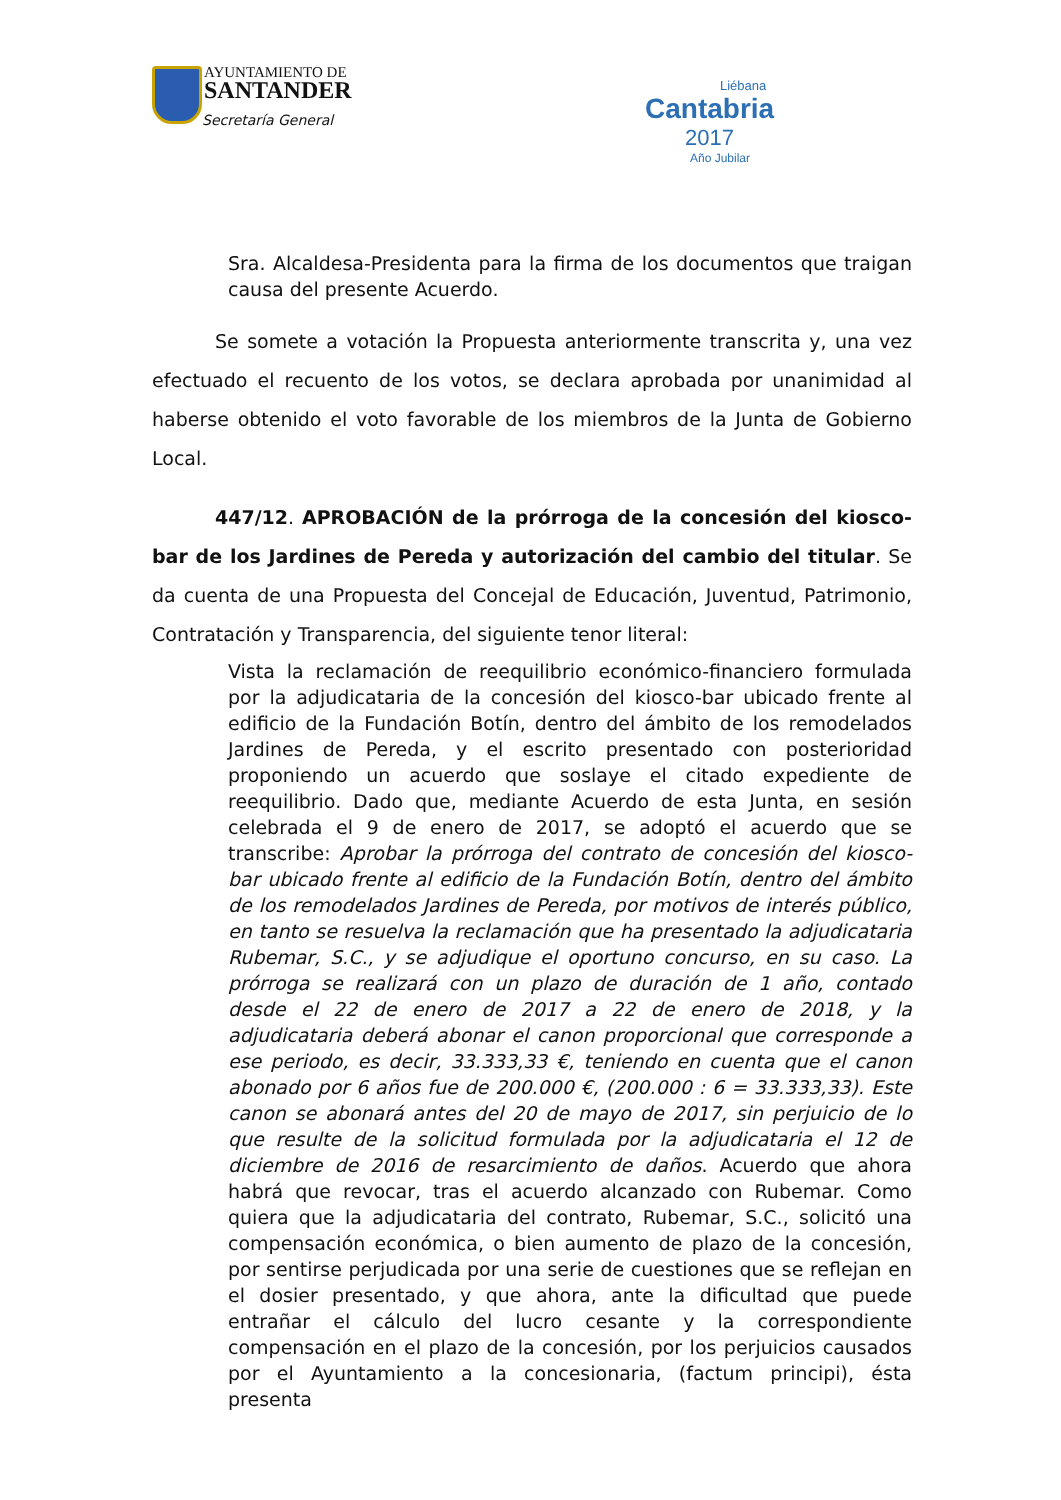AYUNTAMIENTO DE
SANTANDER
Secretaría General
Liébana
Cantabria
2017
Año Jubilar
Sra. Alcaldesa-Presidenta para la firma de los documentos que traigan causa del presente Acuerdo.
Se somete a votación la Propuesta anteriormente transcrita y, una vez efectuado el recuento de los votos, se declara aprobada por unanimidad al haberse obtenido el voto favorable de los miembros de la Junta de Gobierno Local.
447/12. APROBACIÓN de la prórroga de la concesión del kiosco-bar de los Jardines de Pereda y autorización del cambio del titular. Se da cuenta de una Propuesta del Concejal de Educación, Juventud, Patrimonio, Contratación y Transparencia, del siguiente tenor literal:
Vista la reclamación de reequilibrio económico-financiero formulada por la adjudicataria de la concesión del kiosco-bar ubicado frente al edificio de la Fundación Botín, dentro del ámbito de los remodelados Jardines de Pereda, y el escrito presentado con posterioridad proponiendo un acuerdo que soslaye el citado expediente de reequilibrio. Dado que, mediante Acuerdo de esta Junta, en sesión celebrada el 9 de enero de 2017, se adoptó el acuerdo que se transcribe: Aprobar la prórroga del contrato de concesión del kiosco-bar ubicado frente al edificio de la Fundación Botín, dentro del ámbito de los remodelados Jardines de Pereda, por motivos de interés público, en tanto se resuelva la reclamación que ha presentado la adjudicataria Rubemar, S.C., y se adjudique el oportuno concurso, en su caso. La prórroga se realizará con un plazo de duración de 1 año, contado desde el 22 de enero de 2017 a 22 de enero de 2018, y la adjudicataria deberá abonar el canon proporcional que corresponde a ese periodo, es decir, 33.333,33 €, teniendo en cuenta que el canon abonado por 6 años fue de 200.000 €, (200.000 : 6 = 33.333,33). Este canon se abonará antes del 20 de mayo de 2017, sin perjuicio de lo que resulte de la solicitud formulada por la adjudicataria el 12 de diciembre de 2016 de resarcimiento de daños. Acuerdo que ahora habrá que revocar, tras el acuerdo alcanzado con Rubemar. Como quiera que la adjudicataria del contrato, Rubemar, S.C., solicitó una compensación económica, o bien aumento de plazo de la concesión, por sentirse perjudicada por una serie de cuestiones que se reflejan en el dosier presentado, y que ahora, ante la dificultad que puede entrañar el cálculo del lucro cesante y la correspondiente compensación en el plazo de la concesión, por los perjuicios causados por el Ayuntamiento a la concesionaria, (factum principi), ésta presenta